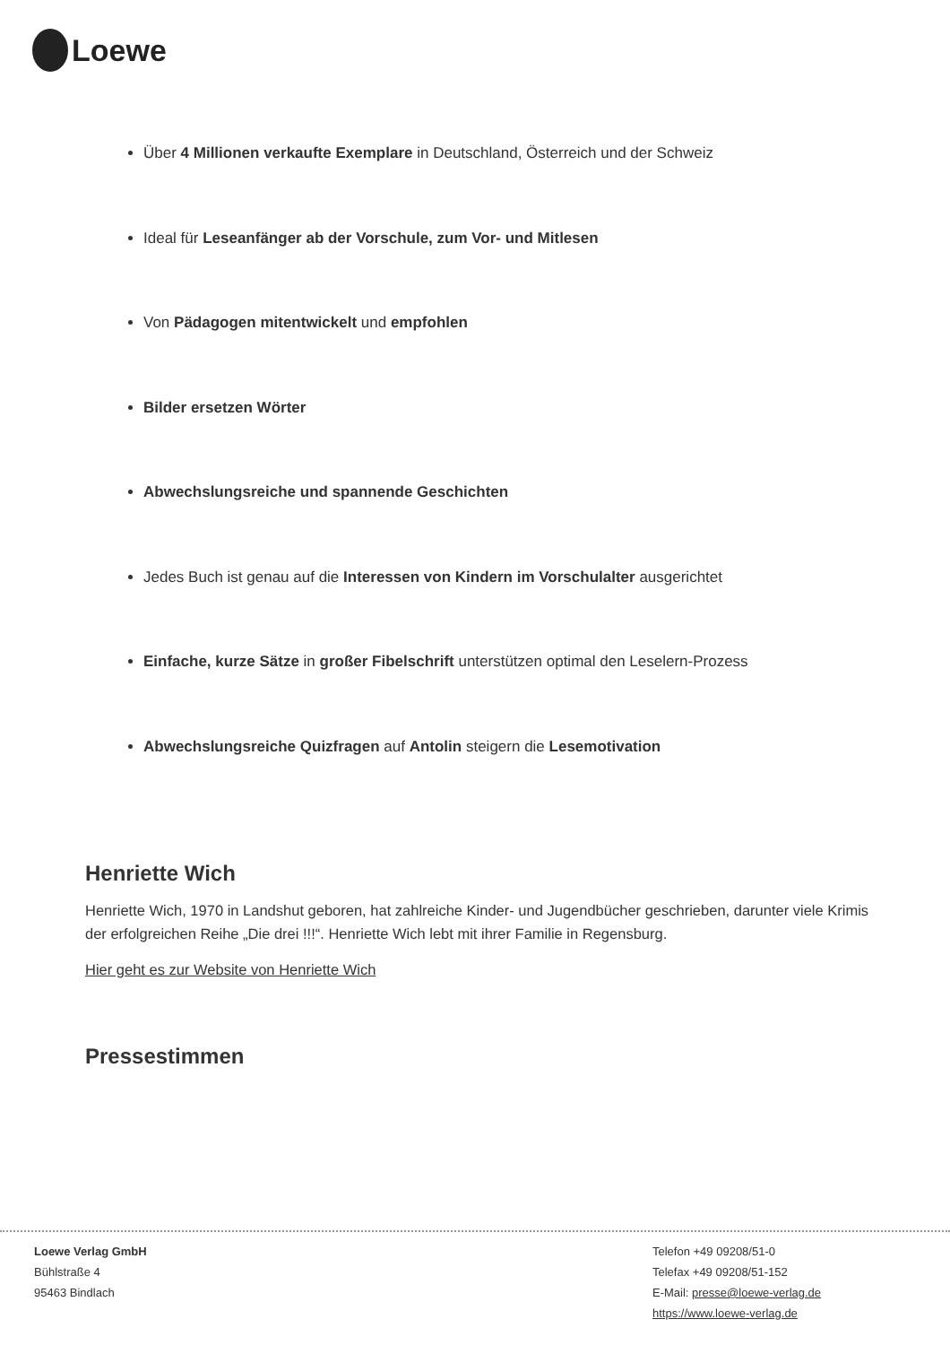Loewe
Über 4 Millionen verkaufte Exemplare in Deutschland, Österreich und der Schweiz
Ideal für Leseanfänger ab der Vorschule, zum Vor- und Mitlesen
Von Pädagogen mitentwickelt und empfohlen
Bilder ersetzen Wörter
Abwechslungsreiche und spannende Geschichten
Jedes Buch ist genau auf die Interessen von Kindern im Vorschulalter ausgerichtet
Einfache, kurze Sätze in großer Fibelschrift unterstützen optimal den Leselern-Prozess
Abwechslungsreiche Quizfragen auf Antolin steigern die Lesemotivation
Henriette Wich
Henriette Wich, 1970 in Landshut geboren, hat zahlreiche Kinder- und Jugendbücher geschrieben, darunter viele Krimis der erfolgreichen Reihe „Die drei !!!“. Henriette Wich lebt mit ihrer Familie in Regensburg.
Hier geht es zur Website von Henriette Wich
Pressestimmen
Loewe Verlag GmbH
Bühlstraße 4
95463 Bindlach
Telefon +49 09208/51-0
Telefax +49 09208/51-152
E-Mail: presse@loewe-verlag.de
https://www.loewe-verlag.de